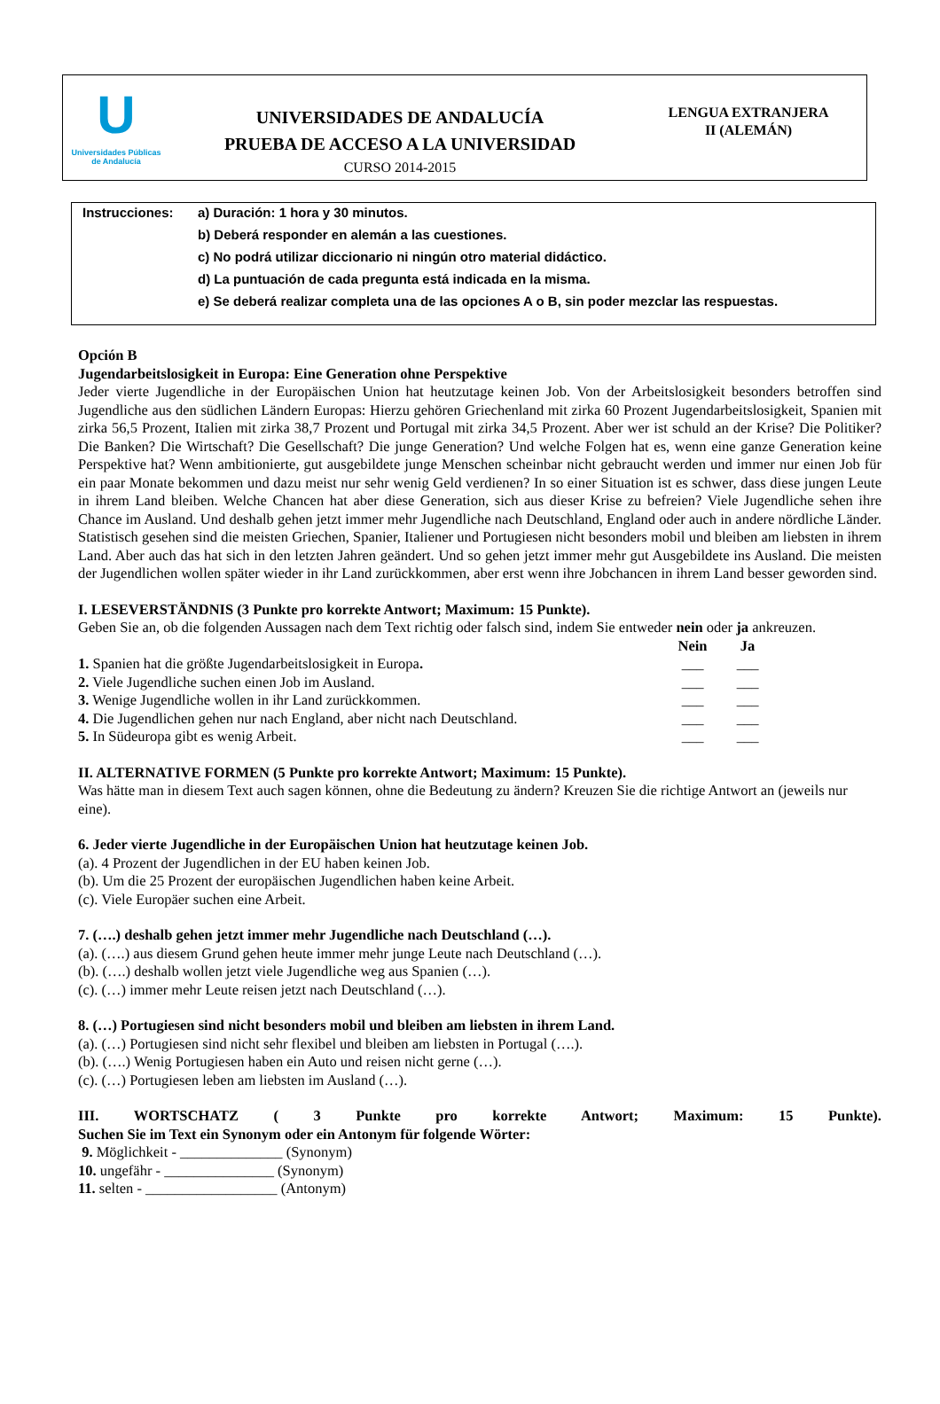U
Universidades Públicas
de Andalucía
UNIVERSIDADES DE ANDALUCÍA
PRUEBA DE ACCESO A LA UNIVERSIDAD
CURSO 2014-2015
LENGUA EXTRANJERA
II (ALEMÁN)
Instrucciones:
a) Duración: 1 hora y 30 minutos.
b) Deberá responder en alemán a las cuestiones.
c) No podrá utilizar diccionario ni ningún otro material didáctico.
d) La puntuación de cada pregunta está indicada en la misma.
e) Se deberá realizar completa una de las opciones A o B, sin poder mezclar las respuestas.
Opción B
Jugendarbeitslosigkeit in Europa: Eine Generation ohne Perspektive
Jeder vierte Jugendliche in der Europäischen Union hat heutzutage keinen Job. Von der Arbeitslosigkeit besonders betroffen sind Jugendliche aus den südlichen Ländern Europas: Hierzu gehören Griechenland mit zirka 60 Prozent Jugendarbeitslosigkeit, Spanien mit zirka 56,5 Prozent, Italien mit zirka 38,7 Prozent und Portugal mit zirka 34,5 Prozent. Aber wer ist schuld an der Krise? Die Politiker? Die Banken? Die Wirtschaft? Die Gesellschaft? Die junge Generation? Und welche Folgen hat es, wenn eine ganze Generation keine Perspektive hat? Wenn ambitionierte, gut ausgebildete junge Menschen scheinbar nicht gebraucht werden und immer nur einen Job für ein paar Monate bekommen und dazu meist nur sehr wenig Geld verdienen? In so einer Situation ist es schwer, dass diese jungen Leute in ihrem Land bleiben. Welche Chancen hat aber diese Generation, sich aus dieser Krise zu befreien? Viele Jugendliche sehen ihre Chance im Ausland. Und deshalb gehen jetzt immer mehr Jugendliche nach Deutschland, England oder auch in andere nördliche Länder. Statistisch gesehen sind die meisten Griechen, Spanier, Italiener und Portugiesen nicht besonders mobil und bleiben am liebsten in ihrem Land. Aber auch das hat sich in den letzten Jahren geändert. Und so gehen jetzt immer mehr gut Ausgebildete ins Ausland. Die meisten der Jugendlichen wollen später wieder in ihr Land zurückkommen, aber erst wenn ihre Jobchancen in ihrem Land besser geworden sind.
I. LESEVERSTÄNDNIS (3 Punkte pro korrekte Antwort; Maximum: 15 Punkte).
Geben Sie an, ob die folgenden Aussagen nach dem Text richtig oder falsch sind, indem Sie entweder nein oder ja ankreuzen.
Nein Ja
1. Spanien hat die größte Jugendarbeitslosigkeit in Europa. ___ ___
2. Viele Jugendliche suchen einen Job im Ausland. ___ ___
3. Wenige Jugendliche wollen in ihr Land zurückkommen. ___ ___
4. Die Jugendlichen gehen nur nach England, aber nicht nach Deutschland. ___ ___
5. In Südeuropa gibt es wenig Arbeit. ___ ___
II. ALTERNATIVE FORMEN (5 Punkte pro korrekte Antwort; Maximum: 15 Punkte).
Was hätte man in diesem Text auch sagen können, ohne die Bedeutung zu ändern? Kreuzen Sie die richtige Antwort an (jeweils nur eine).
6. Jeder vierte Jugendliche in der Europäischen Union hat heutzutage keinen Job.
(a). 4 Prozent der Jugendlichen in der EU haben keinen Job.
(b). Um die 25 Prozent der europäischen Jugendlichen haben keine Arbeit.
(c). Viele Europäer suchen eine Arbeit.
7. (….) deshalb gehen jetzt immer mehr Jugendliche nach Deutschland (…).
(a). (….) aus diesem Grund gehen heute immer mehr junge Leute nach Deutschland (…).
(b). (….) deshalb wollen jetzt viele Jugendliche weg aus Spanien (…).
(c). (…) immer mehr Leute reisen jetzt nach Deutschland (…).
8. (…) Portugiesen sind nicht besonders mobil und bleiben am liebsten in ihrem Land.
(a). (…) Portugiesen sind nicht sehr flexibel und bleiben am liebsten in Portugal (….).
(b). (….) Wenig Portugiesen haben ein Auto und reisen nicht gerne (…).
(c). (…) Portugiesen leben am liebsten im Ausland (…).
III. WORTSCHATZ ( 3 Punkte pro korrekte Antwort; Maximum: 15 Punkte).
Suchen Sie im Text ein Synonym oder ein Antonym für folgende Wörter:
9. Möglichkeit - ______________ (Synonym)
10. ungefähr - _______________ (Synonym)
11. selten - __________________ (Antonym)